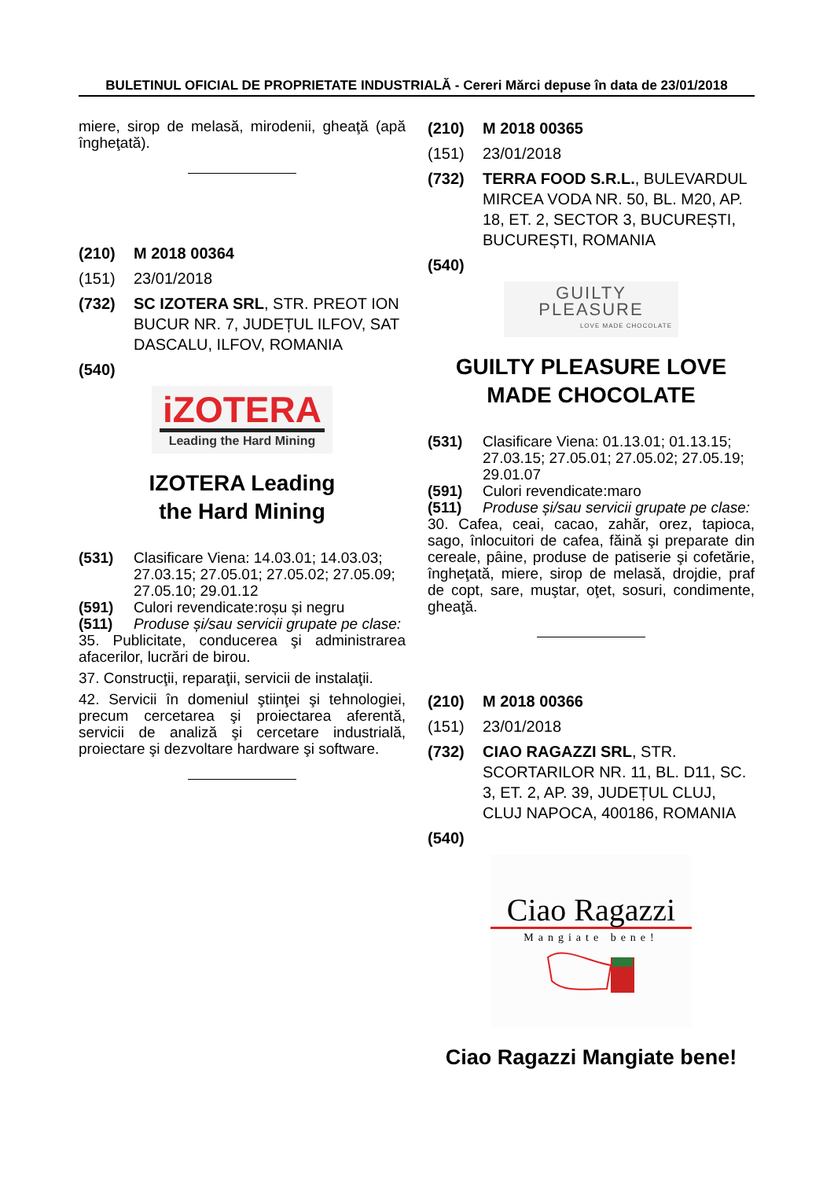BULETINUL OFICIAL DE PROPRIETATE INDUSTRIALĂ - Cereri Mărci depuse în data de 23/01/2018
miere, sirop de melasă, mirodenii, gheaţă (apă îngheţată).
(210) M 2018 00364
(151) 23/01/2018
(732) SC IZOTERA SRL, STR. PREOT ION BUCUR NR. 7, JUDEȚUL ILFOV, SAT DASCALU, ILFOV, ROMANIA
(540)
iZOTERA
Leading the Hard Mining
IZOTERA Leading
the Hard Mining
(531) Clasificare Viena: 14.03.01; 14.03.03; 27.03.15; 27.05.01; 27.05.02; 27.05.09; 27.05.10; 29.01.12
(591) Culori revendicate:roșu și negru
(511) Produse și/sau servicii grupate pe clase:
35. Publicitate, conducerea şi administrarea afacerilor, lucrări de birou.
37. Construcţii, reparaţii, servicii de instalaţii.
42. Servicii în domeniul ştiinţei şi tehnologiei, precum cercetarea şi proiectarea aferentă, servicii de analiză şi cercetare industrială, proiectare şi dezvoltare hardware şi software.
(210) M 2018 00365
(151) 23/01/2018
(732) TERRA FOOD S.R.L., BULEVARDUL MIRCEA VODA NR. 50, BL. M20, AP. 18, ET. 2, SECTOR 3, BUCUREȘTI, BUCUREȘTI, ROMANIA
(540)
GUILTY PLEASURE
LOVE MADE CHOCOLATE
GUILTY PLEASURE LOVE MADE CHOCOLATE
(531) Clasificare Viena: 01.13.01; 01.13.15; 27.03.15; 27.05.01; 27.05.02; 27.05.19; 29.01.07
(591) Culori revendicate:maro
(511) Produse și/sau servicii grupate pe clase:
30. Cafea, ceai, cacao, zahăr, orez, tapioca, sago, înlocuitori de cafea, făină şi preparate din cereale, pâine, produse de patiserie şi cofetărie, îngheţată, miere, sirop de melasă, drojdie, praf de copt, sare, muştar, oţet, sosuri, condimente, gheaţă.
(210) M 2018 00366
(151) 23/01/2018
(732) CIAO RAGAZZI SRL, STR. SCORTARILOR NR. 11, BL. D11, SC. 3, ET. 2, AP. 39, JUDEȚUL CLUJ, CLUJ NAPOCA, 400186, ROMANIA
(540)
Ciao Ragazzi
Mangiate bene!
Ciao Ragazzi Mangiate bene!